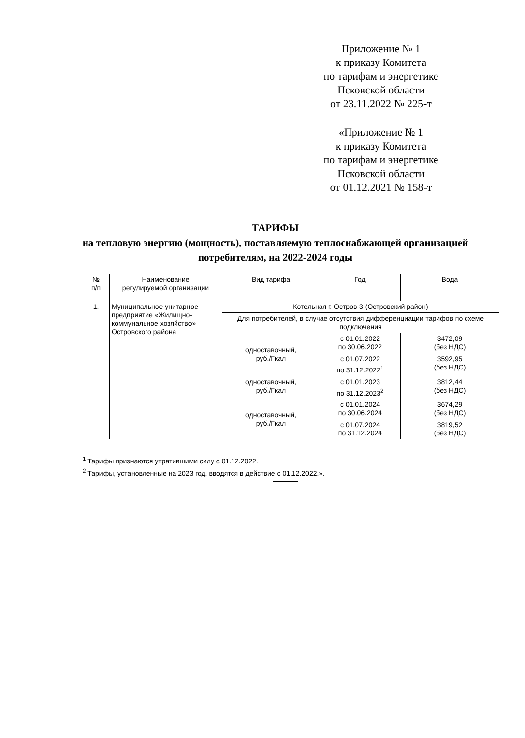Приложение № 1
к приказу Комитета
по тарифам и энергетике
Псковской области
от 23.11.2022 № 225-т
«Приложение № 1
к приказу Комитета
по тарифам и энергетике
Псковской области
от 01.12.2021 № 158-т
ТАРИФЫ
на тепловую энергию (мощность), поставляемую теплоснабжающей организацией потребителям, на 2022-2024 годы
| № п/п | Наименование регулируемой организации | Вид тарифа | Год | Вода |
| --- | --- | --- | --- | --- |
| 1. | Муниципальное унитарное предприятие «Жилищно-коммунальное хозяйство» Островского района | Котельная г. Остров-3 (Островский район) | | |
| | | Для потребителей, в случае отсутствия дифференциации тарифов по схеме подключения | | |
| | | одноставочный, руб./Гкал | с 01.01.2022 по 30.06.2022 | 3472,09 (без НДС) |
| | | | с 01.07.2022 по 31.12.2022<sup>1</sup> | 3592,95 (без НДС) |
| | | одноставочный, руб./Гкал | с 01.01.2023 по 31.12.2023<sup>2</sup> | 3812,44 (без НДС) |
| | | одноставочный, руб./Гкал | с 01.01.2024 по 30.06.2024 | 3674,29 (без НДС) |
| | | | с 01.07.2024 по 31.12.2024 | 3819,52 (без НДС) |
<sup>1</sup> Тарифы признаются утратившими силу с 01.12.2022.
<sup>2</sup> Тарифы, установленные на 2023 год, вводятся в действие с 01.12.2022.».